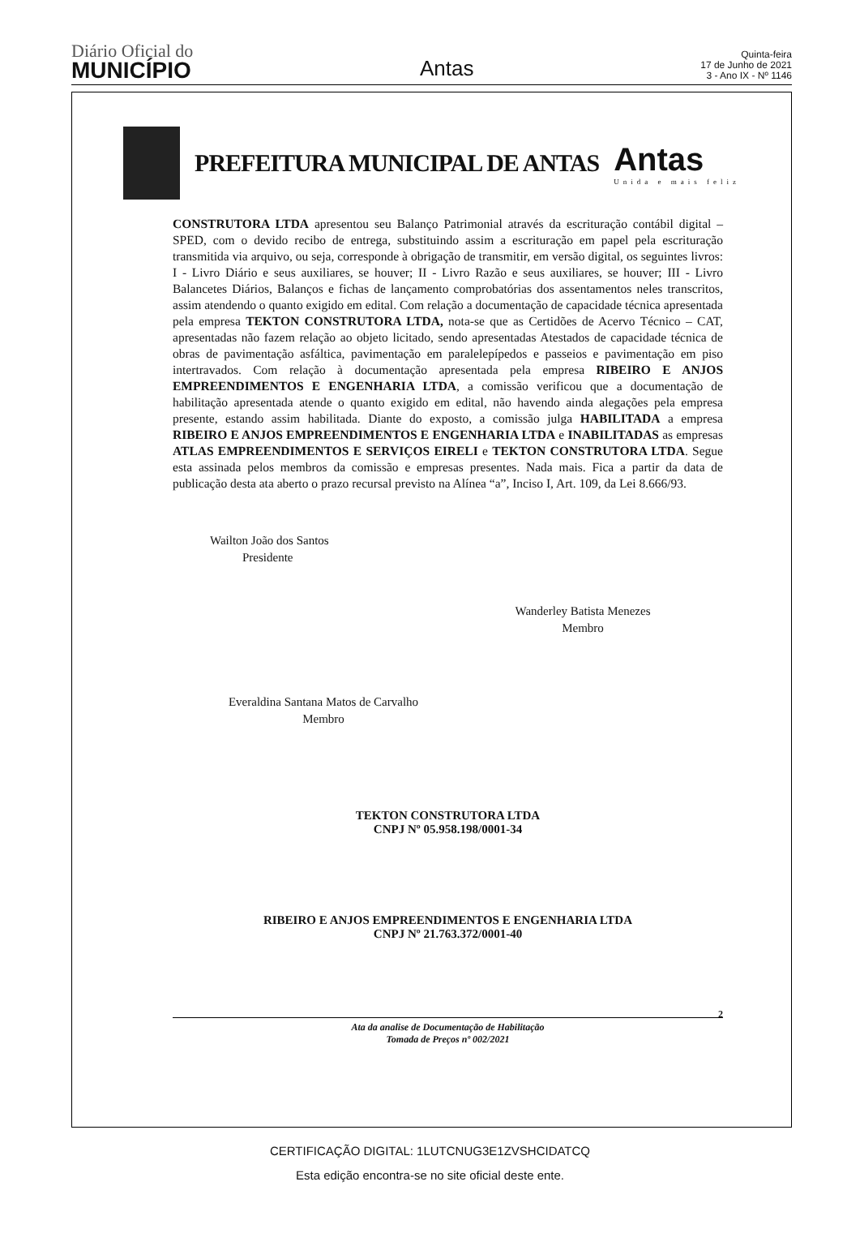Diário Oficial do
MUNICÍPIO
Antas
Quinta-feira
17 de Junho de 2021
3 - Ano IX - Nº 1146
PREFEITURA MUNICIPAL DE ANTAS
Antas
Unida e mais feliz
CONSTRUTORA LTDA apresentou seu Balanço Patrimonial através da escrituração contábil digital – SPED, com o devido recibo de entrega, substituindo assim a escrituração em papel pela escrituração transmitida via arquivo, ou seja, corresponde à obrigação de transmitir, em versão digital, os seguintes livros: I - Livro Diário e seus auxiliares, se houver; II - Livro Razão e seus auxiliares, se houver; III - Livro Balancetes Diários, Balanços e fichas de lançamento comprobatórias dos assentamentos neles transcritos, assim atendendo o quanto exigido em edital. Com relação a documentação de capacidade técnica apresentada pela empresa TEKTON CONSTRUTORA LTDA, nota-se que as Certidões de Acervo Técnico – CAT, apresentadas não fazem relação ao objeto licitado, sendo apresentadas Atestados de capacidade técnica de obras de pavimentação asfáltica, pavimentação em paralelepípedos e passeios e pavimentação em piso intertravados. Com relação à documentação apresentada pela empresa RIBEIRO E ANJOS EMPREENDIMENTOS E ENGENHARIA LTDA, a comissão verificou que a documentação de habilitação apresentada atende o quanto exigido em edital, não havendo ainda alegações pela empresa presente, estando assim habilitada. Diante do exposto, a comissão julga HABILITADA a empresa RIBEIRO E ANJOS EMPREENDIMENTOS E ENGENHARIA LTDA e INABILITADAS as empresas ATLAS EMPREENDIMENTOS E SERVIÇOS EIRELI e TEKTON CONSTRUTORA LTDA. Segue esta assinada pelos membros da comissão e empresas presentes. Nada mais. Fica a partir da data de publicação desta ata aberto o prazo recursal previsto na Alínea “a”, Inciso I, Art. 109, da Lei 8.666/93.
Wailton João dos Santos
Presidente
Wanderley Batista Menezes
Membro
Everaldina Santana Matos de Carvalho
Membro
TEKTON CONSTRUTORA LTDA
CNPJ Nº 05.958.198/0001-34
RIBEIRO E ANJOS EMPREENDIMENTOS E ENGENHARIA LTDA
CNPJ Nº 21.763.372/0001-40
2
Ata da analise de Documentação de Habilitação
Tomada de Preços nº 002/2021
CERTIFICAÇÃO DIGITAL: 1LUTCNUG3E1ZVSHCIDATCQ
Esta edição encontra-se no site oficial deste ente.